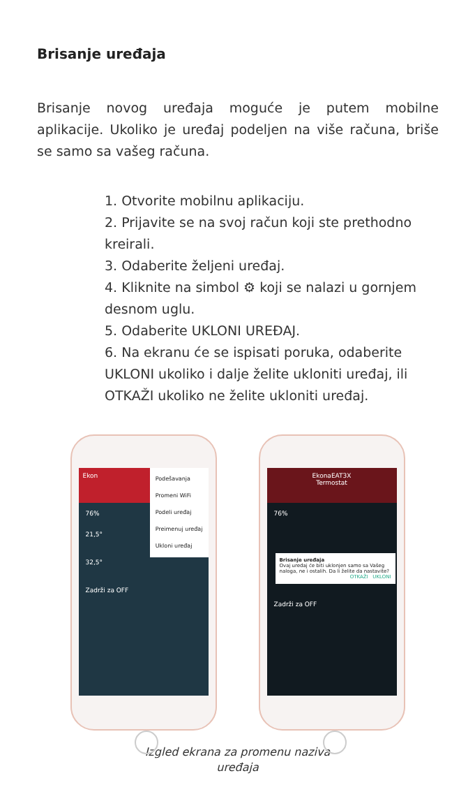Brisanje uređaja
Brisanje novog uređaja moguće je putem mobilne aplikacije. Ukoliko je uređaj podeljen na više računa, briše se samo sa vašeg računa.
1. Otvorite mobilnu aplikaciju.
2. Prijavite se na svoj račun koji ste prethodno kreirali.
3. Odaberite željeni uređaj.
4. Kliknite na simbol ⚙ koji se nalazi u gornjem desnom uglu.
5. Odaberite UKLONI UREĐAJ.
6. Na ekranu će se ispisati poruka, odaberite UKLONI ukoliko i dalje želite ukloniti uređaj, ili OTKAŽI ukoliko ne želite ukloniti uređaj.
Ekon
Podešavanja
Promeni WiFi
Podeli uređaj
Preimenuj uređaj
Ukloni uređaj
76%
21,5°
32,5°
Zadrži za OFF
EkonaEAT3X
Termostat
Brisanje uređaja
Ovaj uređaj će biti uklonjen samo sa Vašeg naloga, ne i ostalih. Da li želite da nastavite?
OTKAŽI UKLONI
76%
Zadrži za OFF
Izgled ekrana za promenu naziva
uređaja